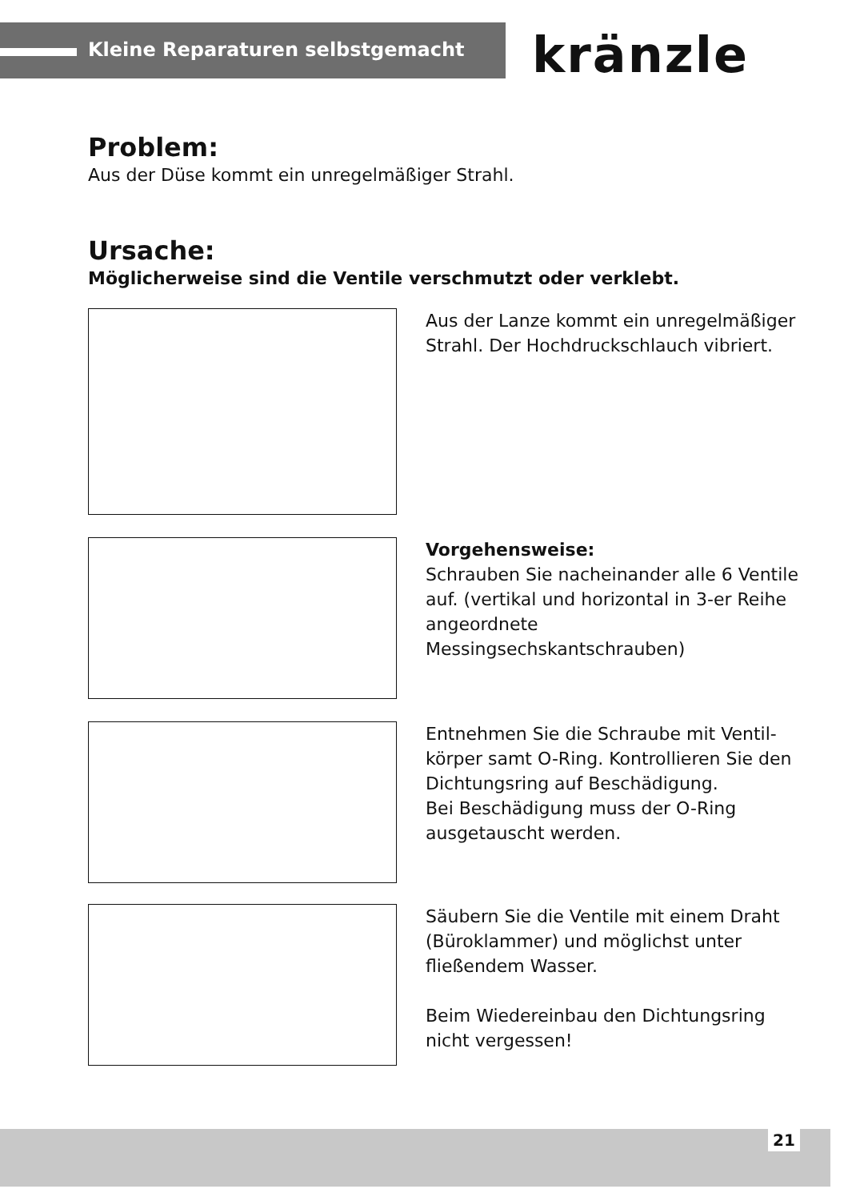Kleine Reparaturen selbstgemacht kränzle
Problem:
Aus der Düse kommt ein unregelmäßiger Strahl.
Ursache:
Möglicherweise sind die Ventile verschmutzt oder verklebt.
Aus der Lanze kommt ein unregelmäßiger Strahl. Der Hochdruckschlauch vibriert.
Vorgehensweise:
Schrauben Sie nacheinander alle 6 Ventile auf. (vertikal und horizontal in 3-er Reihe angeordnete Messingsechskantschrauben)
Entnehmen Sie die Schraube mit Ventil­körper samt O-Ring. Kontrollieren Sie den Dichtungsring auf Beschädigung.
Bei Beschädigung muss der O-Ring ausgetauscht werden.
Säubern Sie die Ventile mit einem Draht (Büroklammer) und möglichst unter fließendem Wasser.
Beim Wiedereinbau den Dichtungsring nicht vergessen!
21